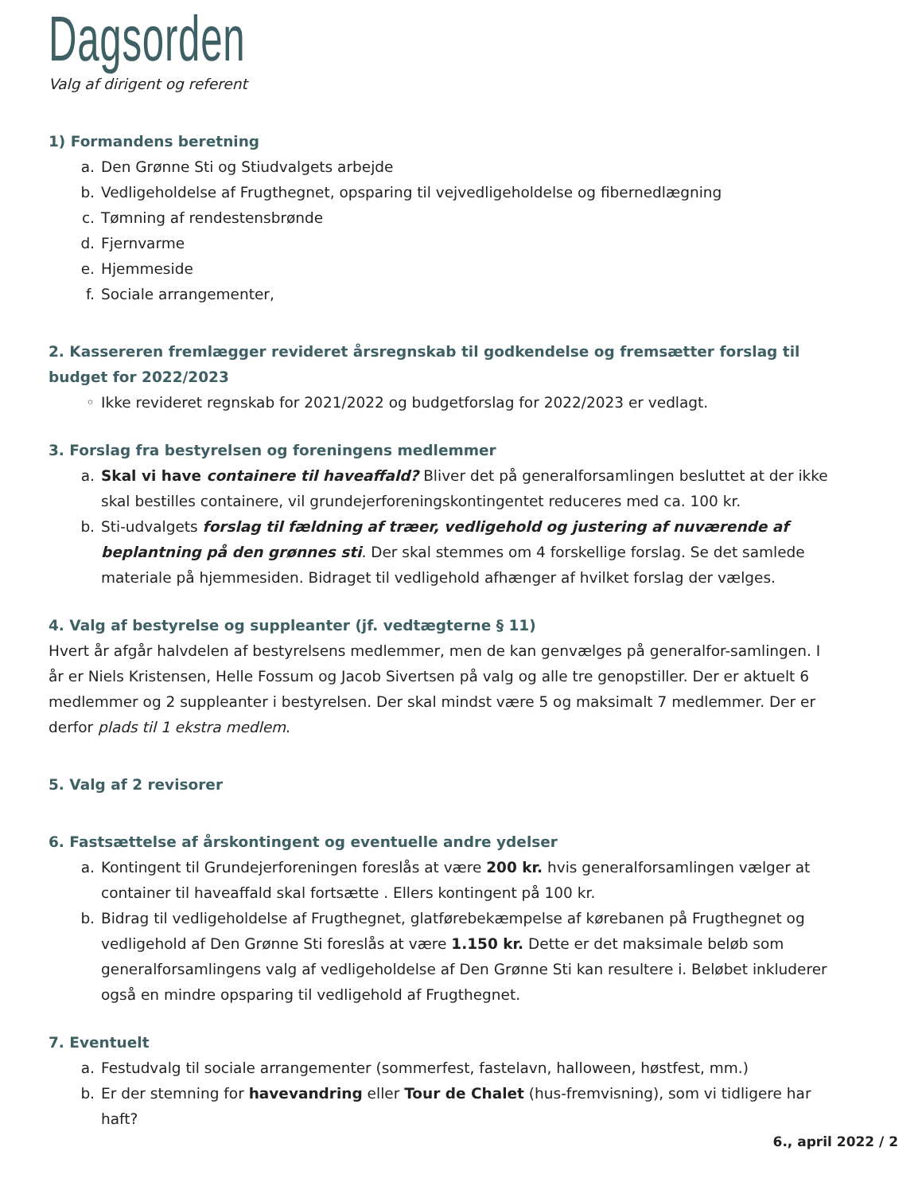Dagsorden
Valg af dirigent og referent
1) Formandens beretning
a. Den Grønne Sti og Stiudvalgets arbejde
b. Vedligeholdelse af Frugthegnet, opsparing til vejvedligeholdelse og fibernedlægning
c. Tømning af rendestensbrønde
d. Fjernvarme
e. Hjemmeside
f. Sociale arrangementer,
2. Kassereren fremlægger revideret årsregnskab til godkendelse og fremsætter forslag til budget for 2022/2023
◦ Ikke revideret regnskab for 2021/2022 og budgetforslag for 2022/2023 er vedlagt.
3. Forslag fra bestyrelsen og foreningens medlemmer
a. Skal vi have containere til haveaffald? Bliver det på generalforsamlingen besluttet at der ikke skal bestilles containere, vil grundejerforeningskontingentet reduceres med ca. 100 kr.
b. Sti-udvalgets forslag til fældning af træer, vedligehold og justering af nuværende af beplantning på den grønnes sti. Der skal stemmes om 4 forskellige forslag. Se det samlede materiale på hjemmesiden. Bidraget til vedligehold afhænger af hvilket forslag der vælges.
4. Valg af bestyrelse og suppleanter (jf. vedtægterne § 11)
Hvert år afgår halvdelen af bestyrelsens medlemmer, men de kan genvælges på generalfor-samlingen. I år er Niels Kristensen, Helle Fossum og Jacob Sivertsen på valg og alle tre genopstiller. Der er aktuelt 6 medlemmer og 2 suppleanter i bestyrelsen. Der skal mindst være 5 og maksimalt 7 medlemmer. Der er derfor plads til 1 ekstra medlem.
5. Valg af 2 revisorer
6. Fastsættelse af årskontingent og eventuelle andre ydelser
a. Kontingent til Grundejerforeningen foreslås at være 200 kr. hvis generalforsamlingen vælger at container til haveaffald skal fortsætte . Ellers kontingent på 100 kr.
b. Bidrag til vedligeholdelse af Frugthegnet, glatførebekæmpelse af kørebanen på Frugthegnet og vedligehold af Den Grønne Sti foreslås at være 1.150 kr. Dette er det maksimale beløb som generalforsamlingens valg af vedligeholdelse af Den Grønne Sti kan resultere i. Beløbet inkluderer også en mindre opsparing til vedligehold af Frugthegnet.
7. Eventuelt
a. Festudvalg til sociale arrangementer (sommerfest, fastelavn, halloween, høstfest, mm.)
b. Er der stemning for havevandring eller Tour de Chalet (hus-fremvisning), som vi tidligere har haft?
6., april 2022 / 2